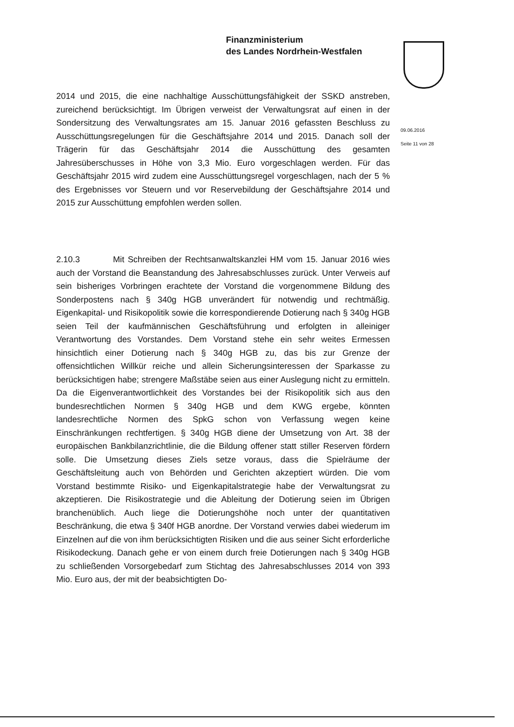Finanzministerium
des Landes Nordrhein-Westfalen
09.06.2016
Seite 11 von 28
2014 und 2015, die eine nachhaltige Ausschüttungsfähigkeit der SSKD anstreben, zureichend berücksichtigt. Im Übrigen verweist der Verwaltungsrat auf einen in der Sondersitzung des Verwaltungsrates am 15. Januar 2016 gefassten Beschluss zu Ausschüttungsregelungen für die Geschäftsjahre 2014 und 2015. Danach soll der Trägerin für das Geschäftsjahr 2014 die Ausschüttung des gesamten Jahresüberschusses in Höhe von 3,3 Mio. Euro vorgeschlagen werden. Für das Geschäftsjahr 2015 wird zudem eine Ausschüttungsregel vorgeschlagen, nach der 5 % des Ergebnisses vor Steuern und vor Reservebildung der Geschäftsjahre 2014 und 2015 zur Ausschüttung empfohlen werden sollen.
2.10.3 Mit Schreiben der Rechtsanwaltskanzlei HM vom 15. Januar 2016 wies auch der Vorstand die Beanstandung des Jahresabschlusses zurück. Unter Verweis auf sein bisheriges Vorbringen erachtete der Vorstand die vorgenommene Bildung des Sonderpostens nach § 340g HGB unverändert für notwendig und rechtmäßig. Eigenkapital- und Risikopolitik sowie die korrespondierende Dotierung nach § 340g HGB seien Teil der kaufmännischen Geschäftsführung und erfolgten in alleiniger Verantwortung des Vorstandes. Dem Vorstand stehe ein sehr weites Ermessen hinsichtlich einer Dotierung nach § 340g HGB zu, das bis zur Grenze der offensichtlichen Willkür reiche und allein Sicherungsinteressen der Sparkasse zu berücksichtigen habe; strengere Maßstäbe seien aus einer Auslegung nicht zu ermitteln. Da die Eigenverantwortlichkeit des Vorstandes bei der Risikopolitik sich aus den bundesrechtlichen Normen § 340g HGB und dem KWG ergebe, könnten landesrechtliche Normen des SpkG schon von Verfassung wegen keine Einschränkungen rechtfertigen. § 340g HGB diene der Umsetzung von Art. 38 der europäischen Bankbilanzrichtlinie, die die Bildung offener statt stiller Reserven fördern solle. Die Umsetzung dieses Ziels setze voraus, dass die Spielräume der Geschäftsleitung auch von Behörden und Gerichten akzeptiert würden. Die vom Vorstand bestimmte Risiko- und Eigenkapitalstrategie habe der Verwaltungsrat zu akzeptieren. Die Risikostrategie und die Ableitung der Dotierung seien im Übrigen branchenüblich. Auch liege die Dotierungshöhe noch unter der quantitativen Beschränkung, die etwa § 340f HGB anordne. Der Vorstand verwies dabei wiederum im Einzelnen auf die von ihm berücksichtigten Risiken und die aus seiner Sicht erforderliche Risikodeckung. Danach gehe er von einem durch freie Dotierungen nach § 340g HGB zu schließenden Vorsorgebedarf zum Stichtag des Jahresabschlusses 2014 von 393 Mio. Euro aus, der mit der beabsichtigten Do-